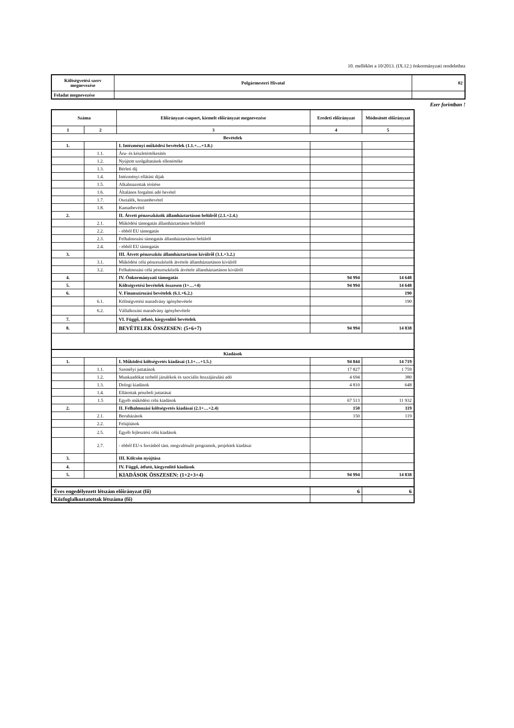10. melléklet a 10/2013. (IX.12.) önkormányzati rendelethez
| Költségvetési szerv megnevezése | Polgármesteri Hivatal | 02 |
| Feladat megnevezése | | |
Ezer forintban !
| Száma | | Előirányzat-csoport, kiemelt előirányzat megnevezése | Eredeti előirányzat | Módosított előirányzat |
| 1 | 2 | 3 | 4 | 5 |
| Bevételek | | | | |
| 1. | | I. Intézményi működési bevételek (1.1.+…+1.8.) | | |
| | 1.1. | Áru- és készletértékesítés | | |
| | 1.2. | Nyújtott szolgáltatások ellenértéke | | |
| | 1.3. | Bérleti díj | | |
| | 1.4. | Intézményi ellátási díjak | | |
| | 1.5. | Alkalmazottak térítése | | |
| | 1.6. | Általános forgalmi adó bevétel | | |
| | 1.7. | Osztalék, hozambevétel | | |
| | 1.8. | Kamatbevétel | | |
| 2. | | II. Átvett pénzeszközök államháztartáson belülről (2.1.+2.4.) | | |
| | 2.1. | Működési támogatás államháztartáson belülről | | |
| | 2.2. | - ebből EU támogatás | | |
| | 2.3. | Felhalmozási támogatás államháztartáson belülről | | |
| | 2.4. | - ebből EU támogatás | | |
| 3. | | III. Átvett pénzeszköz államháztartáson kívülről (3.1.+3.2.) | | |
| | 3.1. | Működési célú pénzeszközök átvétele államháztartáson kívülről | | |
| | 3.2. | Felhalmozási célú pénzeszközök átvétele államháztartáson kívülről | | |
| 4. | | IV. Önkormányzati támogatás | 94 994 | 14 648 |
| 5. | | Költségvetési bevételek összesen (1+…+4) | 94 994 | 14 648 |
| 6. | | V. Finanszírozási bevételek (6.1.+6.2.) | | 190 |
| | 6.1. | Költségvetési maradvány igénybevétele | | 190 |
| | 6.2. | Vállalkozási maradvány igénybevétele | | |
| 7. | | VI. Függő, átfutó, kiegyenlítő bevételek | | |
| 8. | | BEVÉTELEK ÖSSZESEN: (5+6+7) | 94 994 | 14 838 |
| Kiadások | | | | |
| 1. | | I. Működési költségvetés kiadásai (1.1+…+1.5.) | 94 844 | 14 719 |
| | 1.1. | Személyi juttatások | 17 827 | 1 759 |
| | 1.2. | Munkaadókat terhelő járulékok és szociális hozzájárulási adó | 4 694 | 380 |
| | 1.3. | Dologi kiadások | 4 810 | 648 |
| | 1.4. | Ellátottak pénzbeli juttatásai | | |
| | 1.5 | Egyéb működési célú kiadások | 67 513 | 11 932 |
| 2. | | II. Felhalmozási költségvetés kiadásai (2.1+…+2.4) | 150 | 119 |
| | 2.1. | Beruházások | 150 | 119 |
| | 2.2. | Felújítások | | |
| | 2.5. | Egyéb fejlesztési célú kiadások | | |
| | 2.7. | - ebből EU-s forrásból tám. megvalósuló programok, projektek kiadásai | | |
| 3. | | III. Kölcsön nyújtása | | |
| 4. | | IV. Függő, átfutó, kiegyenlítő kiadások | | |
| 5. | | KIADÁSOK ÖSSZESEN: (1+2+3+4) | 94 994 | 14 838 |
| Éves engedélyezett létszám előirányzat (fő) | | | 6 | 6 |
| Közfoglalkoztatottak létszáma (fő) | | | | |